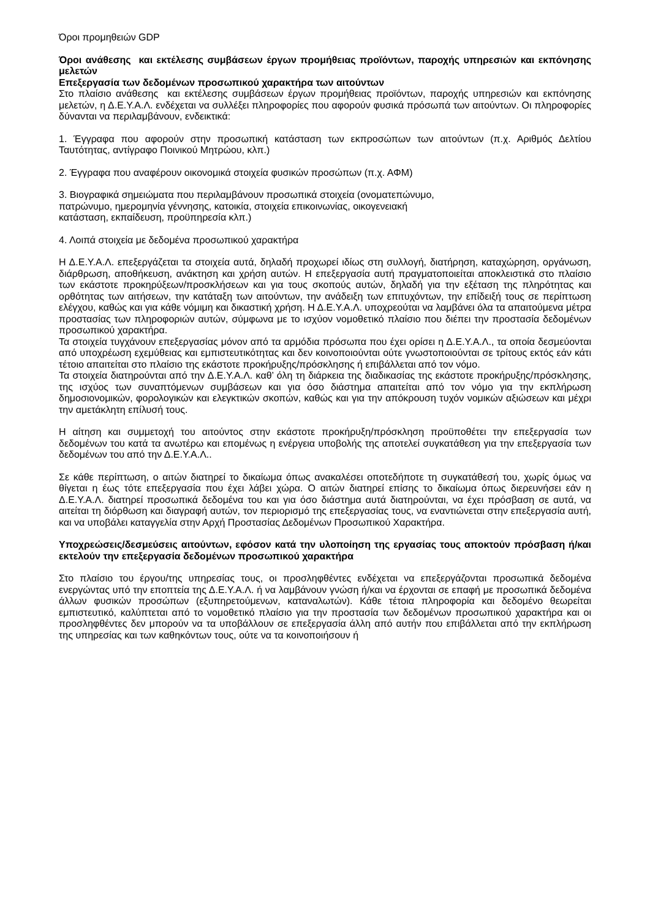Όροι προμηθειών GDP
Όροι ανάθεσης και εκτέλεσης συμβάσεων έργων προμήθειας προϊόντων, παροχής υπηρεσιών και εκπόνησης μελετών
Επεξεργασία των δεδομένων προσωπικού χαρακτήρα των αιτούντων
Στο πλαίσιο ανάθεσης και εκτέλεσης συμβάσεων έργων προμήθειας προϊόντων, παροχής υπηρεσιών και εκπόνησης μελετών, η Δ.Ε.Υ.Α.Λ. ενδέχεται να συλλέξει πληροφορίες που αφορούν φυσικά πρόσωπά των αιτούντων. Οι πληροφορίες δύνανται να περιλαμβάνουν, ενδεικτικά:
1. Έγγραφα που αφορούν στην προσωπική κατάσταση των εκπροσώπων των αιτούντων (π.χ. Αριθμός Δελτίου Ταυτότητας, αντίγραφο Ποινικού Μητρώου, κλπ.)
2. Έγγραφα που αναφέρουν οικονομικά στοιχεία φυσικών προσώπων (π.χ. ΑΦΜ)
3. Βιογραφικά σημειώματα που περιλαμβάνουν προσωπικά στοιχεία (ονοματεπώνυμο,
πατρώνυμο, ημερομηνία γέννησης, κατοικία, στοιχεία επικοινωνίας, οικογενειακή
κατάσταση, εκπαίδευση, προϋπηρεσία κλπ.)
4. Λοιπά στοιχεία με δεδομένα προσωπικού χαρακτήρα
Η Δ.Ε.Υ.Α.Λ. επεξεργάζεται τα στοιχεία αυτά, δηλαδή προχωρεί ιδίως στη συλλογή, διατήρηση, καταχώρηση, οργάνωση, διάρθρωση, αποθήκευση, ανάκτηση και χρήση αυτών. Η επεξεργασία αυτή πραγματοποιείται αποκλειστικά στο πλαίσιο των εκάστοτε προκηρύξεων/προσκλήσεων και για τους σκοπούς αυτών, δηλαδή για την εξέταση της πληρότητας και ορθότητας των αιτήσεων, την κατάταξη των αιτούντων, την ανάδειξη των επιτυχόντων, την επίδειξή τους σε περίπτωση ελέγχου, καθώς και για κάθε νόμιμη και δικαστική χρήση. Η Δ.Ε.Υ.Α.Λ. υποχρεούται να λαμβάνει όλα τα απαιτούμενα μέτρα προστασίας των πληροφοριών αυτών, σύμφωνα με το ισχύον νομοθετικό πλαίσιο που διέπει την προστασία δεδομένων προσωπικού χαρακτήρα.
Τα στοιχεία τυγχάνουν επεξεργασίας μόνον από τα αρμόδια πρόσωπα που έχει ορίσει η Δ.Ε.Υ.Α.Λ., τα οποία δεσμεύονται από υποχρέωση εχεμύθειας και εμπιστευτικότητας και δεν κοινοποιούνται ούτε γνωστοποιούνται σε τρίτους εκτός εάν κάτι τέτοιο απαιτείται στο πλαίσιο της εκάστοτε προκήρυξης/πρόσκλησης ή επιβάλλεται από τον νόμο.
Τα στοιχεία διατηρούνται από την Δ.Ε.Υ.Α.Λ. καθ’ όλη τη διάρκεια της διαδικασίας της εκάστοτε προκήρυξης/πρόσκλησης, της ισχύος των συναπτόμενων συμβάσεων και για όσο διάστημα απαιτείται από τον νόμο για την εκπλήρωση δημοσιονομικών, φορολογικών και ελεγκτικών σκοπών, καθώς και για την απόκρουση τυχόν νομικών αξιώσεων και μέχρι την αμετάκλητη επίλυσή τους.
Η αίτηση και συμμετοχή του αιτούντος στην εκάστοτε προκήρυξη/πρόσκληση προϋποθέτει την επεξεργασία των δεδομένων του κατά τα ανωτέρω και επομένως η ενέργεια υποβολής της αποτελεί συγκατάθεση για την επεξεργασία των δεδομένων του από την Δ.Ε.Υ.Α.Λ..
Σε κάθε περίπτωση, ο αιτών διατηρεί το δικαίωμα όπως ανακαλέσει οποτεδήποτε τη συγκατάθεσή του, χωρίς όμως να θίγεται η έως τότε επεξεργασία που έχει λάβει χώρα. Ο αιτών διατηρεί επίσης το δικαίωμα όπως διερευνήσει εάν η Δ.Ε.Υ.Α.Λ. διατηρεί προσωπικά δεδομένα του και για όσο διάστημα αυτά διατηρούνται, να έχει πρόσβαση σε αυτά, να αιτείται τη διόρθωση και διαγραφή αυτών, τον περιορισμό της επεξεργασίας τους, να εναντιώνεται στην επεξεργασία αυτή, και να υποβάλει καταγγελία στην Αρχή Προστασίας Δεδομένων Προσωπικού Χαρακτήρα.
Υποχρεώσεις/δεσμεύσεις αιτούντων, εφόσον κατά την υλοποίηση της εργασίας τους αποκτούν πρόσβαση ή/και εκτελούν την επεξεργασία δεδομένων προσωπικού χαρακτήρα
Στο πλαίσιο του έργου/της υπηρεσίας τους, οι προσληφθέντες ενδέχεται να επεξεργάζονται προσωπικά δεδομένα ενεργώντας υπό την εποπτεία της Δ.Ε.Υ.Α.Λ. ή να λαμβάνουν γνώση ή/και να έρχονται σε επαφή με προσωπικά δεδομένα άλλων φυσικών προσώπων (εξυπηρετούμενων, καταναλωτών). Κάθε τέτοια πληροφορία και δεδομένο θεωρείται εμπιστευτικό, καλύπτεται από το νομοθετικό πλαίσιο για την προστασία των δεδομένων προσωπικού χαρακτήρα και οι προσληφθέντες δεν μπορούν να τα υποβάλλουν σε επεξεργασία άλλη από αυτήν που επιβάλλεται από την εκπλήρωση της υπηρεσίας και των καθηκόντων τους, ούτε να τα κοινοποιήσουν ή